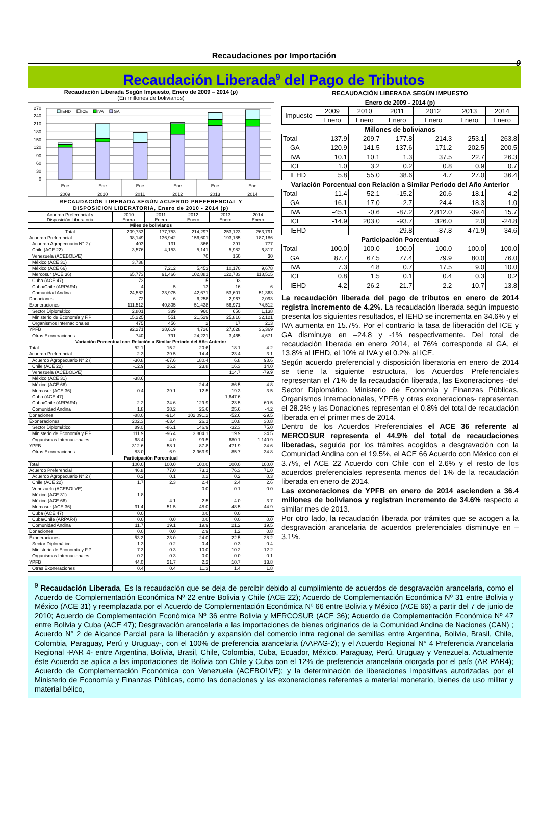Recaudaciones por Importación
9
Recaudación Liberada<sup>9</sup> del Pago de Tributos
Recaudación Liberada Según Impuesto, Enero de 2009 – 2014 (p)
(En millones de bolivianos)
270
240
210
180
150
120
90
60
30
0
IEHD
ICE
IVA
GA
Ene
Ene
Ene
Ene
Ene
Ene
2009
2010
2011
2012
2013
2014
RECAUDACIÓN LIBERADA SEGÚN ACUERDO PREFERENCIAL Y
DISPOSICION LIBERATORIA, Enero de 2010 - 2014 (p)
| Acuerdo Preferencial y Disposición Liberatoria | 2010 Enero | 2011 Enero | 2012 Enero | 2013 Enero | 2014 Enero |
| --- | --- | --- | --- | --- | --- |
| Miles de bolivianos | | | | | |
| Total | 209,733 | 177,753 | 214,297 | 253,123 | 263,791 |
| Acuerdo Preferencial | 98,149 | 136,942 | 156,601 | 193,185 | 187,186 |
| Acuerdo Agropecuario N° 2 ( | 403 | 131 | 366 | 391 | 777 |
| Chile (ACE 22) | 3,576 | 4,153 | 5,141 | 5,982 | 6,817 |
| Venezuela (ACEBOLVE) | | | 70 | 150 | 30 |
| México (ACE 31) | 3,738 | | | | |
| México (ACE 66) | | 7,212 | 5,453 | 10,170 | 9,678 |
| Mercosur (ACE 36) | 65,773 | 91,466 | 102,881 | 122,783 | 118,515 |
| Cuba (ACE 47) | 73 | | 5 | 93 | |
| Cuba/Chile (ARPAR4) | 4 | 5 | 13 | 16 | 6 |
| Comunidad Andina | 24,582 | 33,975 | 42,671 | 53,601 | 51,363 |
| Donaciones | 72 | 6 | 6,258 | 2,967 | 2,093 |
| Exoneraciones | 111,512 | 40,805 | 51,438 | 56,971 | 74,512 |
| Sector Diplomático | 2,801 | 389 | 960 | 650 | 1,138 |
| Ministerio de Economía y F.P | 15,225 | 551 | 21,529 | 25,810 | 32,121 |
| Organismos Internacionales | 475 | 456 | 2 | 17 | 213 |
| YPFB | 92,271 | 38,619 | 4,726 | 27,028 | 36,369 |
| Otras Exoneraciones | 740 | 791 | 24,221 | 3,465 | 4,671 |
| Variación Porcentual con Relación a Similar Periodo del Año Anterior | | | | | |
| Total | 52.1 | -15.2 | 20.6 | 18.1 | 4.2 |
| Acuerdo Preferencial | -2.3 | 39.5 | 14.4 | 23.4 | -3.1 |
| Acuerdo Agropecuario N° 2 ( | -30.8 | -67.6 | 180.4 | 6.8 | 98.6 |
| Chile (ACE 22) | -12.9 | 16.2 | 23.8 | 16.3 | 14.0 |
| Venezuela (ACEBOLVE) | | | | 114.7 | -79.9 |
| México (ACE 31) | -38.6 | | | | |
| México (ACE 66) | | | -24.4 | 86.5 | -4.8 |
| Mercosur (ACE 36) | 0.4 | 39.1 | 12.5 | 19.3 | -3.5 |
| Cuba (ACE 47) | | | | 1,647.6 | |
| Cuba/Chile (ARPAR4) | -2.2 | 34.6 | 129.9 | 23.5 | -60.5 |
| Comunidad Andina | 1.8 | 38.2 | 25.6 | 25.6 | -4.2 |
| Donaciones | -88.0 | -91.4 | 102,091.2 | -52.6 | -29.5 |
| Exoneraciones | 202.3 | -63.4 | 26.1 | 10.8 | 30.8 |
| Sector Diplomático | 89.0 | -86.1 | 146.9 | -32.3 | 75.0 |
| Ministerio de Economía y F.P | 111.9 | -96.4 | 3,804.1 | 19.9 | 24.5 |
| Organismos Internacionales | -68.4 | -4.0 | -99.5 | 680.1 | 1,140.9 |
| YPFB | 312.6 | -58.1 | -87.8 | 471.9 | 34.6 |
| Otras Exoneraciones | -83.0 | 6.9 | 2,963.9 | -85.7 | 34.8 |
| Participación Porcentual | | | | | |
| Total | 100.0 | 100.0 | 100.0 | 100.0 | 100.0 |
| Acuerdo Preferencial | 46.8 | 77.0 | 73.1 | 76.3 | 71.0 |
| Acuerdo Agropecuario N° 2 ( | 0.2 | 0.1 | 0.2 | 0.2 | 0.3 |
| Chile (ACE 22) | 1.7 | 2.3 | 2.4 | 2.4 | 2.6 |
| Venezuela (ACEBOLVE) | | | 0.0 | 0.1 | 0.0 |
| México (ACE 31) | 1.8 | | | | |
| México (ACE 66) | | 4.1 | 2.5 | 4.0 | 3.7 |
| Mercosur (ACE 36) | 31.4 | 51.5 | 48.0 | 48.5 | 44.9 |
| Cuba (ACE 47) | 0.0 | | 0.0 | 0.0 | |
| Cuba/Chile (ARPAR4) | 0.0 | 0.0 | 0.0 | 0.0 | 0.0 |
| Comunidad Andina | 11.7 | 19.1 | 19.9 | 21.2 | 19.5 |
| Donaciones | 0.0 | 0.0 | 2.9 | 1.2 | 0.8 |
| Exoneraciones | 53.2 | 23.0 | 24.0 | 22.5 | 28.2 |
| Sector Diplomático | 1.3 | 0.2 | 0.4 | 0.3 | 0.4 |
| Ministerio de Economía y F.P | 7.3 | 0.3 | 10.0 | 10.2 | 12.2 |
| Organismos Internacionales | 0.2 | 0.3 | 0.0 | 0.0 | 0.1 |
| YPFB | 44.0 | 21.7 | 2.2 | 10.7 | 13.8 |
| Otras Exoneraciones | 0.4 | 0.4 | 11.3 | 1.4 | 1.8 |
RECAUDACIÓN LIBERADA SEGÚN IMPUESTO
Enero de 2009 - 2014 (p)
| Impuesto | 2009 | 2010 | 2011 | 2012 | 2013 | 2014 |
| --- | --- | --- | --- | --- | --- | --- |
| | Enero | Enero | Enero | Enero | Enero | Enero |
| Millones de bolivianos | | | | | | |
| Total | 137.9 | 209.7 | 177.8 | 214.3 | 253.1 | 263.8 |
| GA | 120.9 | 141.5 | 137.6 | 171.2 | 202.5 | 200.5 |
| IVA | 10.1 | 10.1 | 1.3 | 37.5 | 22.7 | 26.3 |
| ICE | 1.0 | 3.2 | 0.2 | 0.8 | 0.9 | 0.7 |
| IEHD | 5.8 | 55.0 | 38.6 | 4.7 | 27.0 | 36.4 |
| Variación Porcentual con Relación a Similar Periodo del Año Anterior | | | | | | |
| Total | 11.4 | 52.1 | -15.2 | 20.6 | 18.1 | 4.2 |
| GA | 16.1 | 17.0 | -2.7 | 24.4 | 18.3 | -1.0 |
| IVA | -45.1 | -0.6 | -87.2 | 2,812.0 | -39.4 | 15.7 |
| ICE | -14.9 | 203.0 | -93.7 | 326.0 | 2.0 | -24.8 |
| IEHD | | | -29.8 | -87.8 | 471.9 | 34.6 |
| Participación Porcentual | | | | | | |
| Total | 100.0 | 100.0 | 100.0 | 100.0 | 100.0 | 100.0 |
| GA | 87.7 | 67.5 | 77.4 | 79.9 | 80.0 | 76.0 |
| IVA | 7.3 | 4.8 | 0.7 | 17.5 | 9.0 | 10.0 |
| ICE | 0.8 | 1.5 | 0.1 | 0.4 | 0.3 | 0.2 |
| IEHD | 4.2 | 26.2 | 21.7 | 2.2 | 10.7 | 13.8 |
La recaudación liberada del pago de tributos en enero de 2014 registra incremento de 4.2%. La recaudación liberada según impuesto presenta los siguientes resultados, el IEHD se incrementa en 34.6% y el IVA aumenta en 15.7%. Por el contrario la tasa de liberación del ICE y GA disminuye en –24.8 y -1% respectivamente. Del total de recaudación liberada en enero 2014, el 76% corresponde al GA, el 13.8% al IEHD, el 10% al IVA y el 0.2% al ICE.
Según acuerdo preferencial y disposición liberatoria en enero de 2014 se tiene la siguiente estructura, los Acuerdos Preferenciales representan el 71% de la recaudación liberada, las Exoneraciones -del Sector Diplomático, Ministerio de Economía y Finanzas Públicas, Organismos Internacionales, YPFB y otras exoneraciones- representan el 28.2% y las Donaciones representan el 0.8% del total de recaudación liberada en el primer mes de 2014.
Dentro de los Acuerdos Preferenciales el ACE 36 referente al MERCOSUR representa el 44.9% del total de recaudaciones liberadas, seguida por los trámites acogidos a desgravación con la Comunidad Andina con el 19.5%, el ACE 66 Acuerdo con México con el 3.7%, el ACE 22 Acuerdo con Chile con el 2.6% y el resto de los acuerdos preferenciales representa menos del 1% de la recaudación liberada en enero de 2014.
Las exoneraciones de YPFB en enero de 2014 ascienden a 36.4 millones de bolivianos y registran incremento de 34.6% respecto a similar mes de 2013.
Por otro lado, la recaudación liberada por trámites que se acogen a la desgravación arancelaria de acuerdos preferenciales disminuye en –3.1%.
<sup>9</sup> Recaudación Liberada, Es la recaudación que se deja de percibir debido al cumplimiento de acuerdos de desgravación arancelaria, como el Acuerdo de Complementación Económica Nº 22 entre Bolivia y Chile (ACE 22); Acuerdo de Complementación Económica Nº 31 entre Bolivia y México (ACE 31) y reemplazada por el Acuerdo de Complementación Económica Nº 66 entre Bolivia y México (ACE 66) a partir del 7 de junio de 2010; Acuerdo de Complementación Económica Nº 36 entre Bolivia y MERCOSUR (ACE 36); Acuerdo de Complementación Económica Nº 47 entre Bolivia y Cuba (ACE 47); Desgravación arancelaria a las importaciones de bienes originarios de la Comunidad Andina de Naciones (CAN) ; Acuerdo N° 2 de Alcance Parcial para la liberación y expansión del comercio intra regional de semillas entre Argentina, Bolivia, Brasil, Chile, Colombia, Paraguay, Perú y Uruguay-, con el 100% de preferencia arancelaria (AAPAG-2); y el Acuerdo Regional N° 4 Preferencia Arancelaria Regional -PAR 4- entre Argentina, Bolivia, Brasil, Chile, Colombia, Cuba, Ecuador, México, Paraguay, Perú, Uruguay y Venezuela. Actualmente éste Acuerdo se aplica a las importaciones de Bolivia con Chile y Cuba con el 12% de preferencia arancelaria otorgada por el país (AR PAR4); Acuerdo de Complementación Económica con Venezuela (ACEBOLVE); y la determinación de liberaciones impositivas autorizadas por el Ministerio de Economía y Finanzas Públicas, como las donaciones y las exoneraciones referentes a material monetario, bienes de uso militar y material bélico,